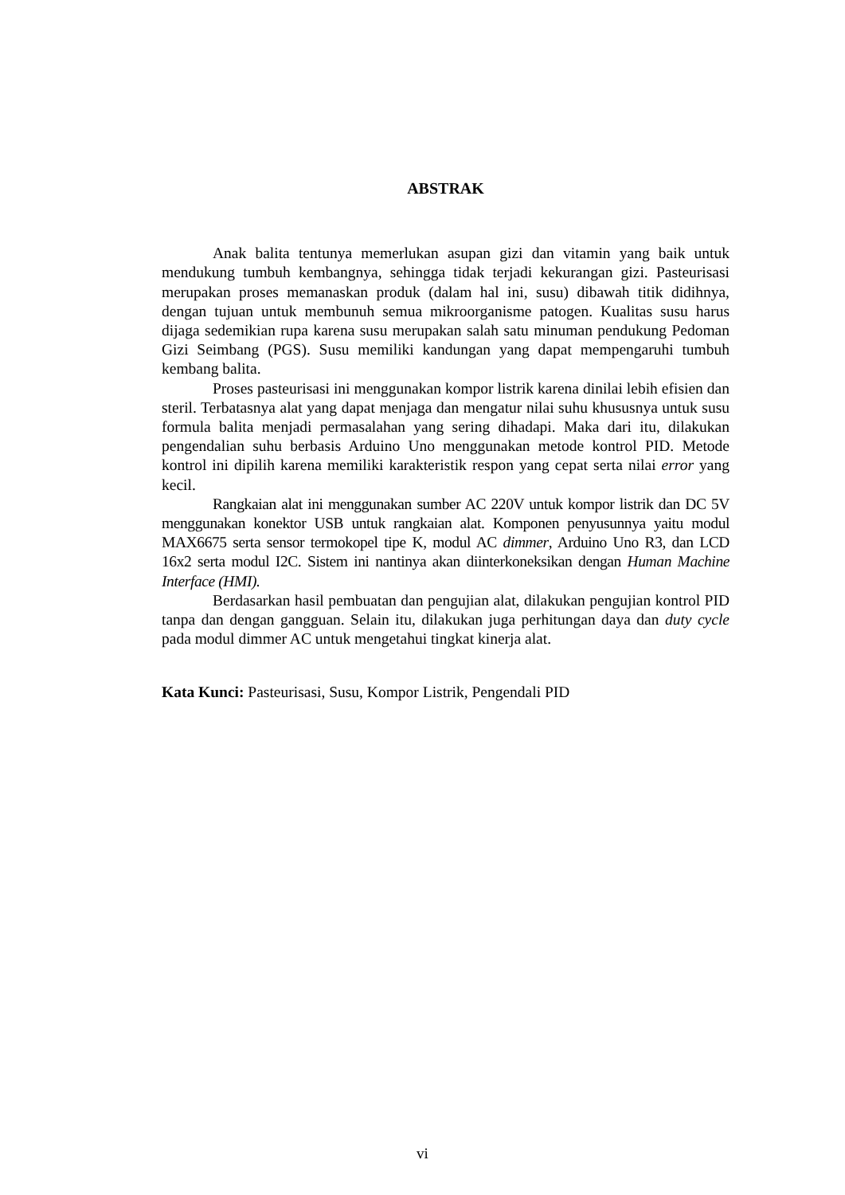ABSTRAK
Anak balita tentunya memerlukan asupan gizi dan vitamin yang baik untuk mendukung tumbuh kembangnya, sehingga tidak terjadi kekurangan gizi. Pasteurisasi merupakan proses memanaskan produk (dalam hal ini, susu) dibawah titik didihnya, dengan tujuan untuk membunuh semua mikroorganisme patogen. Kualitas susu harus dijaga sedemikian rupa karena susu merupakan salah satu minuman pendukung Pedoman Gizi Seimbang (PGS). Susu memiliki kandungan yang dapat mempengaruhi tumbuh kembang balita.
Proses pasteurisasi ini menggunakan kompor listrik karena dinilai lebih efisien dan steril. Terbatasnya alat yang dapat menjaga dan mengatur nilai suhu khususnya untuk susu formula balita menjadi permasalahan yang sering dihadapi. Maka dari itu, dilakukan pengendalian suhu berbasis Arduino Uno menggunakan metode kontrol PID. Metode kontrol ini dipilih karena memiliki karakteristik respon yang cepat serta nilai error yang kecil.
Rangkaian alat ini menggunakan sumber AC 220V untuk kompor listrik dan DC 5V menggunakan konektor USB untuk rangkaian alat. Komponen penyusunnya yaitu modul MAX6675 serta sensor termokopel tipe K, modul AC dimmer, Arduino Uno R3, dan LCD 16x2 serta modul I2C. Sistem ini nantinya akan diinterkoneksikan dengan Human Machine Interface (HMI).
Berdasarkan hasil pembuatan dan pengujian alat, dilakukan pengujian kontrol PID tanpa dan dengan gangguan. Selain itu, dilakukan juga perhitungan daya dan duty cycle pada modul dimmer AC untuk mengetahui tingkat kinerja alat.
Kata Kunci: Pasteurisasi, Susu, Kompor Listrik, Pengendali PID
vi